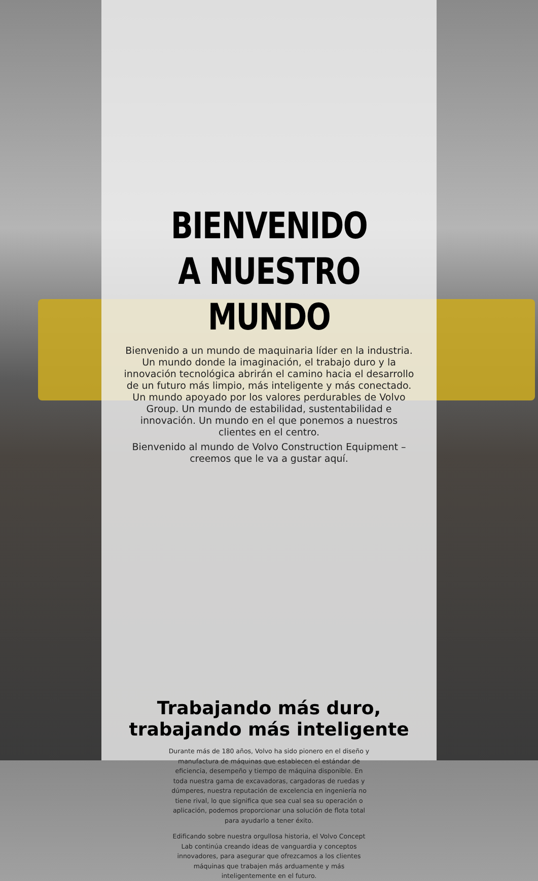BIENVENIDO
A NUESTRO MUNDO
Bienvenido a un mundo de maquinaria líder en la industria. Un mundo donde la imaginación, el trabajo duro y la innovación tecnológica abrirán el camino hacia el desarrollo de un futuro más limpio, más inteligente y más conectado. Un mundo apoyado por los valores perdurables de Volvo Group. Un mundo de estabilidad, sustentabilidad e innovación. Un mundo en el que ponemos a nuestros clientes en el centro.
Bienvenido al mundo de Volvo Construction Equipment – creemos que le va a gustar aquí.
Trabajando más duro,
trabajando más inteligente
Durante más de 180 años, Volvo ha sido pionero en el diseño y manufactura de máquinas que establecen el estándar de eficiencia, desempeño y tiempo de máquina disponible. En toda nuestra gama de excavadoras, cargadoras de ruedas y dúmperes, nuestra reputación de excelencia en ingeniería no tiene rival, lo que significa que sea cual sea su operación o aplicación, podemos proporcionar una solución de flota total para ayudarlo a tener éxito.
Edificando sobre nuestra orgullosa historia, el Volvo Concept Lab continúa creando ideas de vanguardia y conceptos innovadores, para asegurar que ofrezcamos a los clientes máquinas que trabajen más arduamente y más inteligentemente en el futuro.